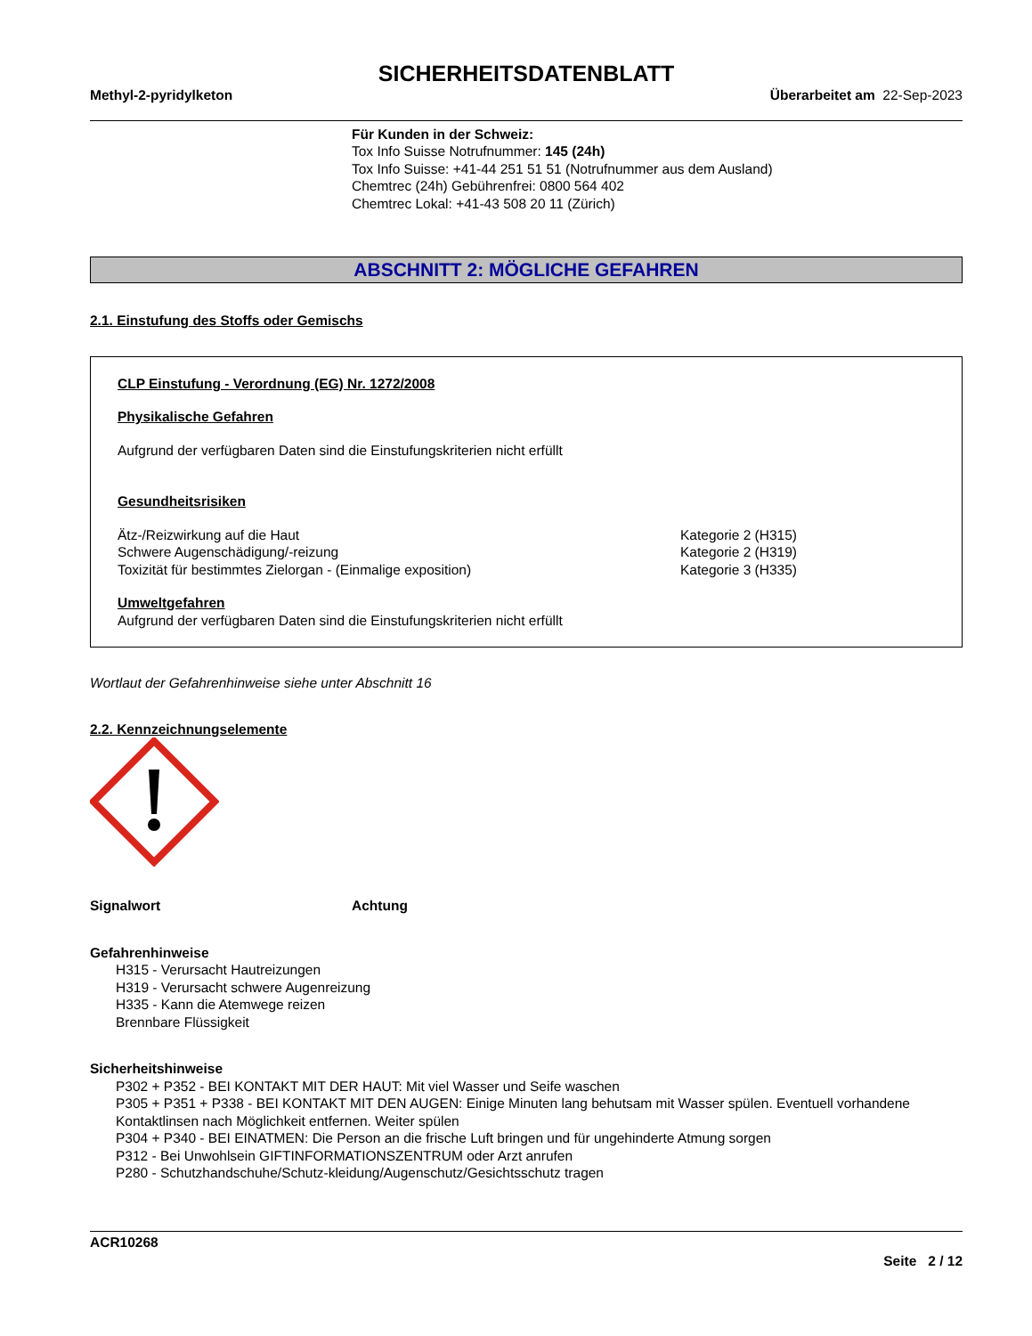SICHERHEITSDATENBLATT
Methyl-2-pyridylketon Überarbeitet am 22-Sep-2023
Für Kunden in der Schweiz:
Tox Info Suisse Notrufnummer: 145 (24h)
Tox Info Suisse: +41-44 251 51 51 (Notrufnummer aus dem Ausland)
Chemtrec (24h) Gebührenfrei: 0800 564 402
Chemtrec Lokal: +41-43 508 20 11 (Zürich)
ABSCHNITT 2: MÖGLICHE GEFAHREN
2.1. Einstufung des Stoffs oder Gemischs
CLP Einstufung - Verordnung (EG) Nr. 1272/2008
Physikalische Gefahren
Aufgrund der verfügbaren Daten sind die Einstufungskriterien nicht erfüllt
Gesundheitsrisiken
Ätz-/Reizwirkung auf die Haut Kategorie 2 (H315)
Schwere Augenschädigung/-reizung
Kategorie 2 (H319)
Toxizität für bestimmtes Zielorgan - (Einmalige exposition)
Kategorie 3 (H335)
Umweltgefahren
Aufgrund der verfügbaren Daten sind die Einstufungskriterien nicht erfüllt
Wortlaut der Gefahrenhinweise siehe unter Abschnitt 16
2.2. Kennzeichnungselemente
Signalwort Achtung
Gefahrenhinweise
H315 - Verursacht Hautreizungen
H319 - Verursacht schwere Augenreizung
H335 - Kann die Atemwege reizen
Brennbare Flüssigkeit
Sicherheitshinweise
P302 + P352 - BEI KONTAKT MIT DER HAUT: Mit viel Wasser und Seife waschen
P305 + P351 + P338 - BEI KONTAKT MIT DEN AUGEN: Einige Minuten lang behutsam mit Wasser spülen. Eventuell vorhandene Kontaktlinsen nach Möglichkeit entfernen. Weiter spülen
P304 + P340 - BEI EINATMEN: Die Person an die frische Luft bringen und für ungehinderte Atmung sorgen
P312 - Bei Unwohlsein GIFTINFORMATIONSZENTRUM oder Arzt anrufen
P280 - Schutzhandschuhe/Schutz-kleidung/Augenschutz/Gesichtsschutz tragen
ACR10268
Seite 2 / 12